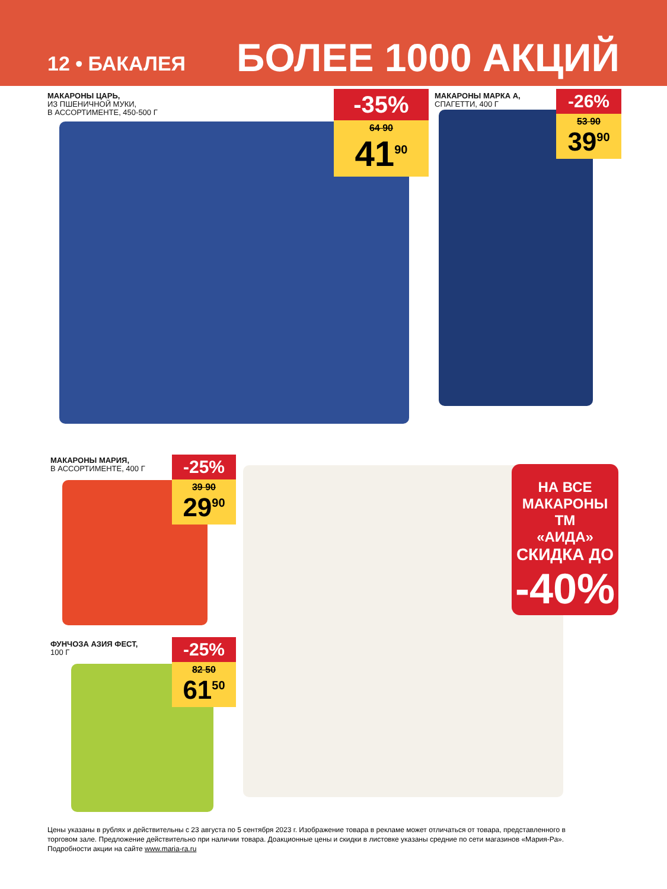12 • БАКАЛЕЯ
БОЛЕЕ 1000 АКЦИЙ
МАКАРОНЫ ЦАРЬ,
ИЗ ПШЕНИЧНОЙ МУКИ,
В АССОРТИМЕНТЕ, 450-500 Г
-35%
64 90
41<sup>90</sup>
МАКАРОНЫ МАРКА А,
СПАГЕТТИ, 400 Г
-26%
53 90
39<sup>90</sup>
МАКАРОНЫ МАРИЯ,
В АССОРТИМЕНТЕ, 400 Г
-25%
39 90
29<sup>90</sup>
ФУНЧОЗА АЗИЯ ФЕСТ,
100 Г
-25%
82 50
61<sup>50</sup>
НА ВСЕ
МАКАРОНЫ ТМ
«АИДА»
СКИДКА ДО
-40%
Цены указаны в рублях и действительны с 23 августа по 5 сентября 2023 г. Изображение товара в рекламе может отличаться от товара, представленного в торговом зале. Предложение действительно при наличии товара. Доакционные цены и скидки в листовке указаны средние по сети магазинов «Мария-Ра». Подробности акции на сайте www.maria-ra.ru